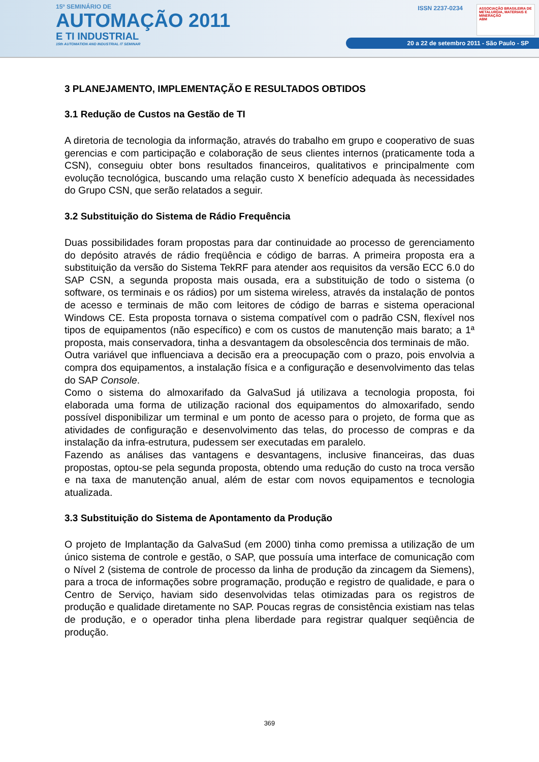15º SEMINÁRIO DE
AUTOMAÇÃO 2011
E TI INDUSTRIAL
15th AUTOMATION AND INDUSTRIAL IT SEMINAR
ISSN 2237-0234
20 a 22 de setembro 2011 - São Paulo - SP
ASSOCIAÇÃO BRASILEIRA DE METALURGIA, MATERIAIS E MINERAÇÃO
ABM
3 PLANEJAMENTO, IMPLEMENTAÇÃO E RESULTADOS OBTIDOS
3.1 Redução de Custos na Gestão de TI
A diretoria de tecnologia da informação, através do trabalho em grupo e cooperativo de suas gerencias e com participação e colaboração de seus clientes internos (praticamente toda a CSN), conseguiu obter bons resultados financeiros, qualitativos e principalmente com evolução tecnológica, buscando uma relação custo X benefício adequada às necessidades do Grupo CSN, que serão relatados a seguir.
3.2 Substituição do Sistema de Rádio Frequência
Duas possibilidades foram propostas para dar continuidade ao processo de gerenciamento do depósito através de rádio freqüência e código de barras. A primeira proposta era a substituição da versão do Sistema TekRF para atender aos requisitos da versão ECC 6.0 do SAP CSN, a segunda proposta mais ousada, era a substituição de todo o sistema (o software, os terminais e os rádios) por um sistema wireless, através da instalação de pontos de acesso e terminais de mão com leitores de código de barras e sistema operacional Windows CE. Esta proposta tornava o sistema compatível com o padrão CSN, flexível nos tipos de equipamentos (não específico) e com os custos de manutenção mais barato; a 1ª proposta, mais conservadora, tinha a desvantagem da obsolescência dos terminais de mão.
Outra variável que influenciava a decisão era a preocupação com o prazo, pois envolvia a compra dos equipamentos, a instalação física e a configuração e desenvolvimento das telas do SAP Console.
Como o sistema do almoxarifado da GalvaSud já utilizava a tecnologia proposta, foi elaborada uma forma de utilização racional dos equipamentos do almoxarifado, sendo possível disponibilizar um terminal e um ponto de acesso para o projeto, de forma que as atividades de configuração e desenvolvimento das telas, do processo de compras e da instalação da infra-estrutura, pudessem ser executadas em paralelo.
Fazendo as análises das vantagens e desvantagens, inclusive financeiras, das duas propostas, optou-se pela segunda proposta, obtendo uma redução do custo na troca versão e na taxa de manutenção anual, além de estar com novos equipamentos e tecnologia atualizada.
3.3 Substituição do Sistema de Apontamento da Produção
O projeto de Implantação da GalvaSud (em 2000) tinha como premissa a utilização de um único sistema de controle e gestão, o SAP, que possuía uma interface de comunicação com o Nível 2 (sistema de controle de processo da linha de produção da zincagem da Siemens), para a troca de informações sobre programação, produção e registro de qualidade, e para o Centro de Serviço, haviam sido desenvolvidas telas otimizadas para os registros de produção e qualidade diretamente no SAP. Poucas regras de consistência existiam nas telas de produção, e o operador tinha plena liberdade para registrar qualquer seqüência de produção.
369